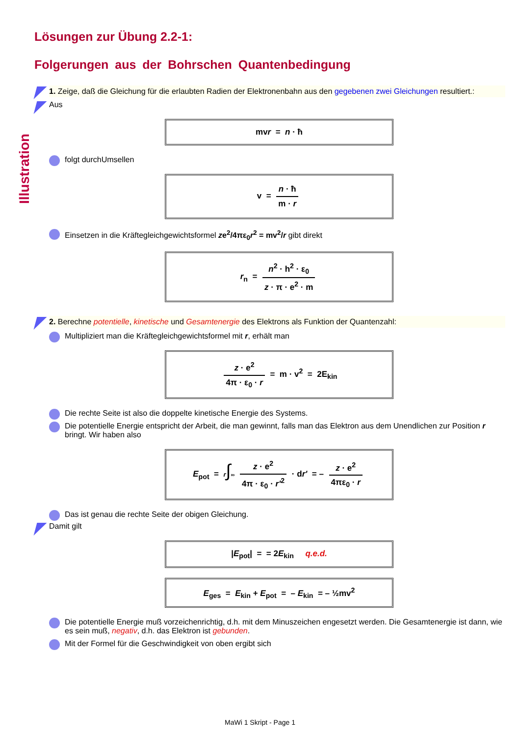Illustration
Lösungen zur Übung 2.2-1:
Folgerungen aus der Bohrschen Quantenbedingung
1. Zeige, daß die Gleichung für die erlaubten Radien der Elektronenbahn aus den gegebenen zwei Gleichungen resultiert.:
Aus
mvr = n · ħ
folgt durchUmsellen
v =
n · ħ m · r
Einsetzen in die Kräftegleichgewichtsformel ze<sup>2</sup>/4πε<sub>0</sub>r<sup>2</sup> = mv<sup>2</sup>/r gibt direkt
r<sub>n</sub> =
n<sup>2</sup> · h<sup>2</sup> · ε<sub>0</sub> z · π · e<sup>2</sup> · m
2. Berechne potentielle, kinetische und Gesamtenergie des Elektrons als Funktion der Quantenzahl:
Multipliziert man die Kräftegleichgewichtsformel mit r, erhält man
z · e<sup>2</sup> 4π · ε<sub>0</sub> · r
= m · v<sup>2</sup> = 2E<sub>kin</sub>
Die rechte Seite ist also die doppelte kinetische Energie des Systems.
Die potentielle Energie entspricht der Arbeit, die man gewinnt, falls man das Elektron aus dem Unendlichen zur Position r bringt. Wir haben also
E<sub>pot</sub> = r∫∞
z · e<sup>2</sup> 4π · ε<sub>0</sub> · r'<sup>2</sup>
· dr' = –
z · e<sup>2</sup> 4πε<sub>0</sub> · r
Das ist genau die rechte Seite der obigen Gleichung.
Damit gilt
|E<sub>pot</sub>| = = 2E<sub>kin</sub> q.e.d.
E<sub>ges</sub> = E<sub>kin</sub> + E<sub>pot</sub> = – E<sub>kin</sub> = – ½mv<sup>2</sup>
Die potentielle Energie muß vorzeichenrichtig, d.h. mit dem Minuszeichen engesetzt werden. Die Gesamtenergie ist dann, wie es sein muß, negativ, d.h. das Elektron ist gebunden.
Mit der Formel für die Geschwindigkeit von oben ergibt sich
MaWi 1 Skript - Page 1